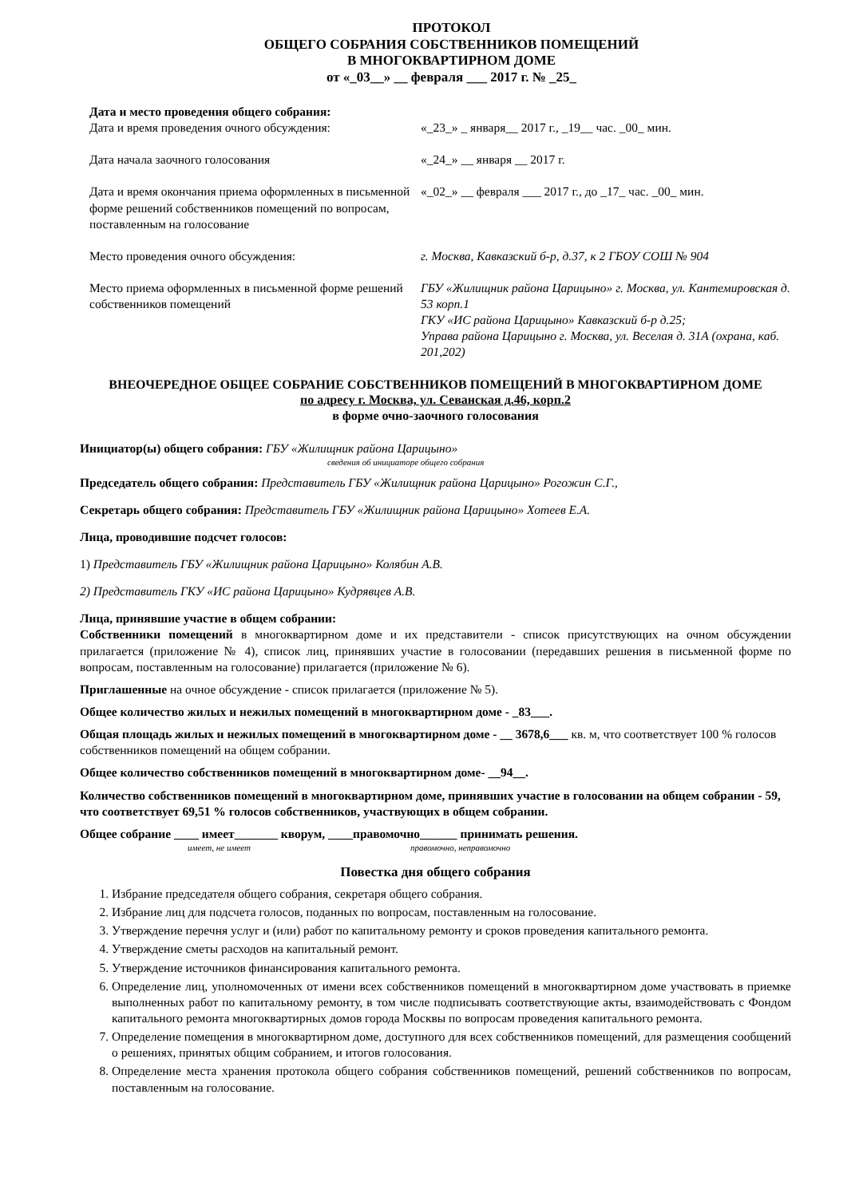ПРОТОКОЛ
ОБЩЕГО СОБРАНИЯ СОБСТВЕННИКОВ ПОМЕЩЕНИЙ
В МНОГОКВАРТИРНОМ ДОМЕ
от «_03__» __ февраля ___ 2017 г. № _25_
Дата и место проведения общего собрания:
Дата и время проведения очного обсуждения: «_23_» _ января__ 2017 г., _19__ час. _00_ мин.
Дата начала заочного голосования «_24_» __ января __ 2017 г.
Дата и время окончания приема оформленных в письменной форме решений собственников помещений по вопросам, поставленным на голосование
«_02_» __ февраля ___ 2017 г., до _17_ час. _00_ мин.
Место проведения очного обсуждения: г. Москва, Кавказский б-р, д.37, к 2 ГБОУ СОШ № 904
Место приема оформленных в письменной форме решений собственников помещений
ГБУ «Жилищник района Царицыно» г. Москва, ул. Кантемировская д. 53 корп.1
ГКУ «ИС района Царицыно» Кавказский б-р д.25;
Управа района Царицыно г. Москва, ул. Веселая д. 31А (охрана, каб. 201,202)
ВНЕОЧЕРЕДНОЕ ОБЩЕЕ СОБРАНИЕ СОБСТВЕННИКОВ ПОМЕЩЕНИЙ В МНОГОКВАРТИРНОМ ДОМЕ
по адресу г. Москва, ул. Севанская д.46, корп.2
в форме очно-заочного голосования
Инициатор(ы) общего собрания: ГБУ «Жилищник района Царицыно»
сведения об инициаторе общего собрания
Председатель общего собрания: Представитель ГБУ «Жилищник района Царицыно» Рогожин С.Г.,
Секретарь общего собрания: Представитель ГБУ «Жилищник района Царицыно» Хотеев Е.А.
Лица, проводившие подсчет голосов:
1) Представитель ГБУ «Жилищник района Царицыно» Колябин А.В.
2) Представитель ГКУ «ИС района Царицыно» Кудрявцев А.В.
Лица, принявшие участие в общем собрании:
Собственники помещений в многоквартирном доме и их представители - список присутствующих на очном обсуждении прилагается (приложение № 4), список лиц, принявших участие в голосовании (передавших решения в письменной форме по вопросам, поставленным на голосование) прилагается (приложение № 6).
Приглашенные на очное обсуждение - список прилагается (приложение № 5).
Общее количество жилых и нежилых помещений в многоквартирном доме - _83___.
Общая площадь жилых и нежилых помещений в многоквартирном доме - __ 3678,6___ кв. м, что соответствует 100 % голосов собственников помещений на общем собрании.
Общее количество собственников помещений в многоквартирном доме- __94__.
Количество собственников помещений в многоквартирном доме, принявших участие в голосовании на общем собрании - 59, что соответствует 69,51 % голосов собственников, участвующих в общем собрании.
Общее собрание ____ имеет_______ кворум, ____правомочно______ принимать решения.
имеет, не имеет правомочно, неправомочно
Повестка дня общего собрания
1. Избрание председателя общего собрания, секретаря общего собрания.
2. Избрание лиц для подсчета голосов, поданных по вопросам, поставленным на голосование.
3. Утверждение перечня услуг и (или) работ по капитальному ремонту и сроков проведения капитального ремонта.
4. Утверждение сметы расходов на капитальный ремонт.
5. Утверждение источников финансирования капитального ремонта.
6. Определение лиц, уполномоченных от имени всех собственников помещений в многоквартирном доме участвовать в приемке выполненных работ по капитальному ремонту, в том числе подписывать соответствующие акты, взаимодействовать с Фондом капитального ремонта многоквартирных домов города Москвы по вопросам проведения капитального ремонта.
7. Определение помещения в многоквартирном доме, доступного для всех собственников помещений, для размещения сообщений о решениях, принятых общим собранием, и итогов голосования.
8. Определение места хранения протокола общего собрания собственников помещений, решений собственников по вопросам, поставленным на голосование.